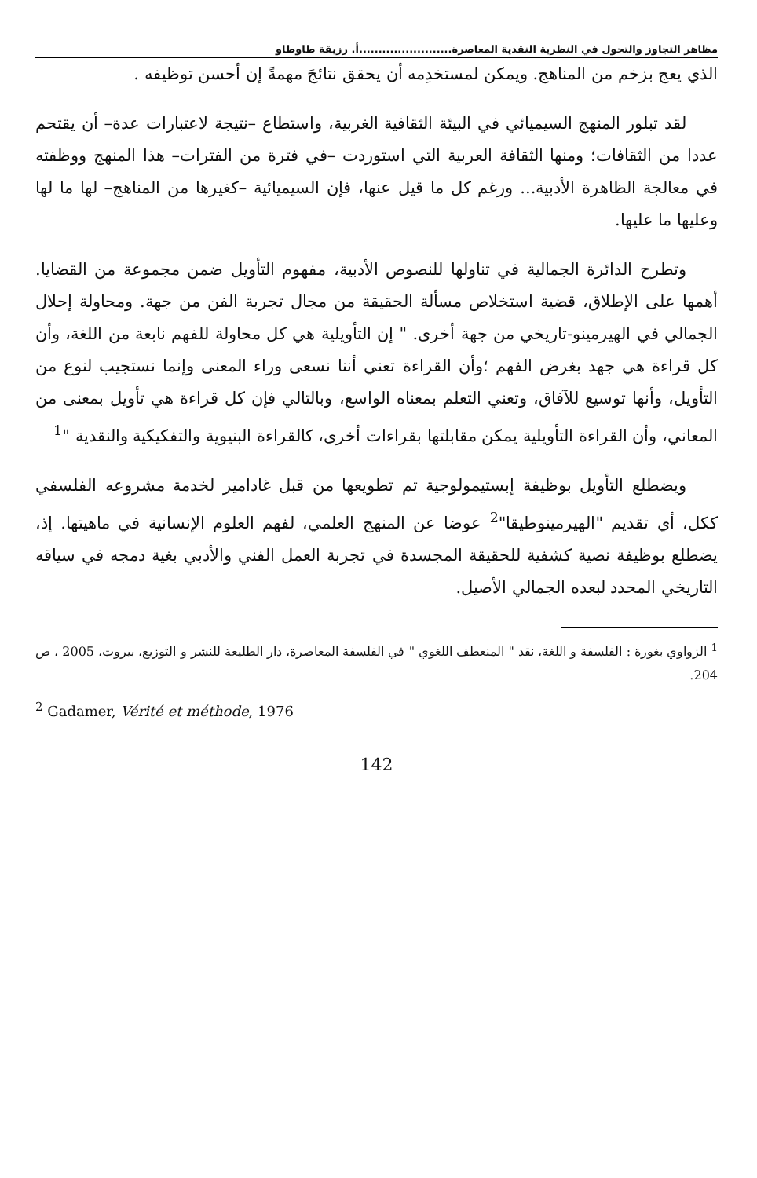مظاهر التجاوز والتحول في النظرية النقدية المعاصرة........................أ. رزيقة طاوطاو
الذي يعج بزخم من المناهج. ويمكن لمستخدِمه أن يحقق نتائجَ مهمةً إن أحسن توظيفه .
لقد تبلور المنهج السيميائي في البيئة الثقافية الغربية، واستطاع –نتيجة لاعتبارات عدة– أن يقتحم عددا من الثقافات؛ ومنها الثقافة العربية التي استوردت –في فترة من الفترات– هذا المنهج ووظفته في معالجة الظاهرة الأدبية... ورغم كل ما قيل عنها، فإن السيميائية –كغيرها من المناهج– لها ما لها وعليها ما عليها.
وتطرح الدائرة الجمالية في تناولها للنصوص الأدبية، مفهوم التأويل ضمن مجموعة من القضايا. أهمها على الإطلاق، قضية استخلاص مسألة الحقيقة من مجال تجربة الفن من جهة. ومحاولة إحلال الجمالي في الهيرمينو-تاريخي من جهة أخرى. " إن التأويلية هي كل محاولة للفهم نابعة من اللغة، وأن كل قراءة هي جهد بغرض الفهم ؛وأن القراءة تعني أننا نسعى وراء المعنى وإنما نستجيب لنوع من التأويل، وأنها توسيع للآفاق، وتعني التعلم بمعناه الواسع، وبالتالي فإن كل قراءة هي تأويل بمعنى من المعاني، وأن القراءة التأويلية يمكن مقابلتها بقراءات أخرى، كالقراءة البنيوية والتفكيكية والنقدية "<sup>1</sup>
ويضطلع التأويل بوظيفة إبستيمولوجية تم تطويعها من قبل غادامير لخدمة مشروعه الفلسفي ككل، أي تقديم "الهيرمينوطيقا"<sup>2</sup> عوضا عن المنهج العلمي، لفهم العلوم الإنسانية في ماهيتها. إذ، يضطلع بوظيفة نصية كشفية للحقيقة المجسدة في تجربة العمل الفني والأدبي بغية دمجه في سياقه التاريخي المحدد لبعده الجمالي الأصيل.
<sup>1</sup> الزواوي بغورة : الفلسفة و اللغة، نقد " المنعطف اللغوي " في الفلسفة المعاصرة، دار الطليعة للنشر و التوزيع، بيروت، 2005 ، ص 204.
<sup>2</sup> Gadamer, Vérité et méthode, 1976
142